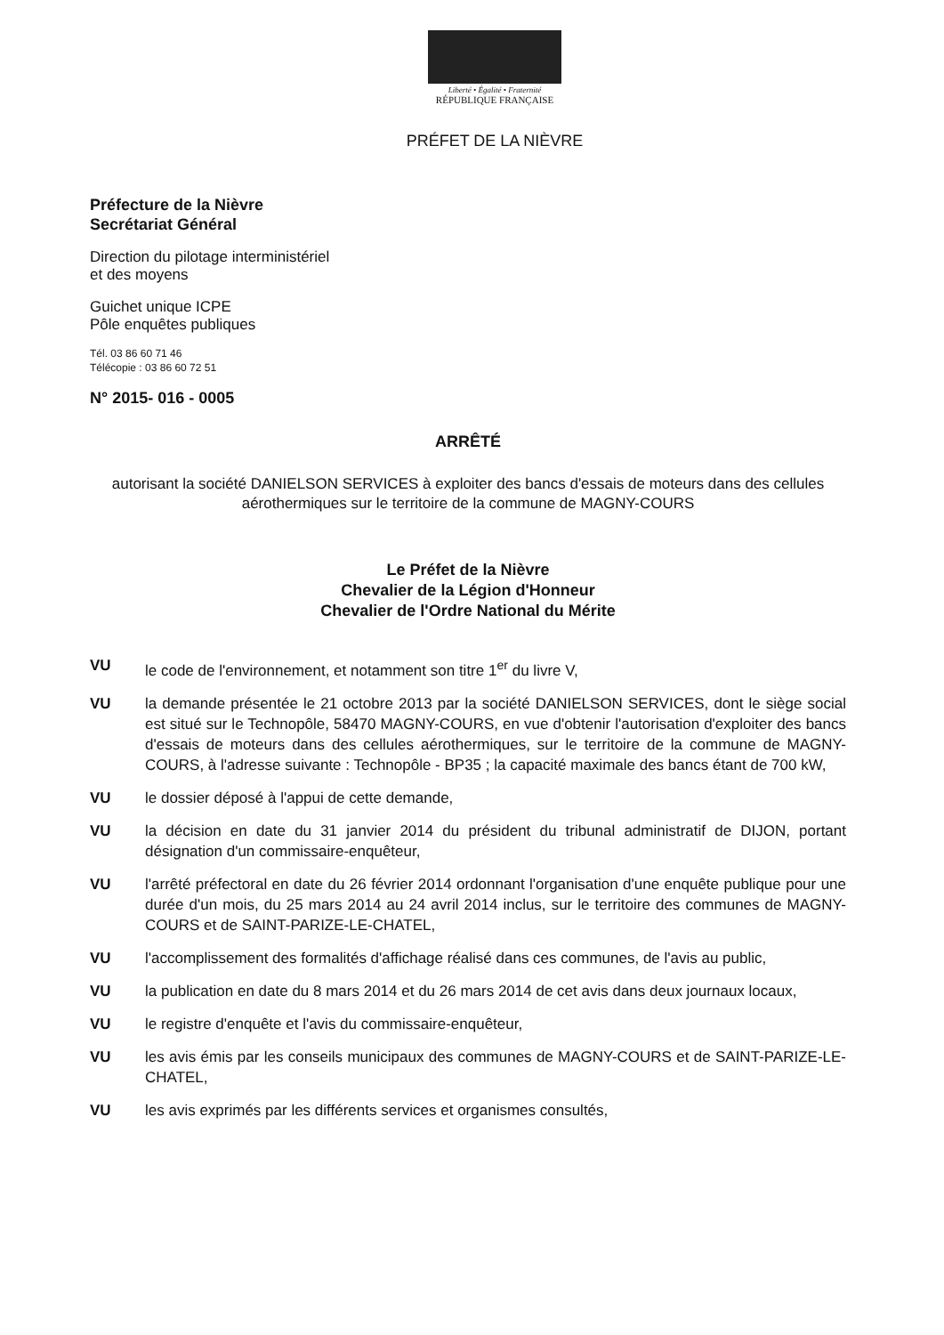Liberté • Égalité • Fraternité
RÉPUBLIQUE FRANÇAISE
PRÉFET DE LA NIÈVRE
Préfecture de la Nièvre
Secrétariat Général
Direction du pilotage interministériel
et des moyens
Guichet unique ICPE
Pôle enquêtes publiques
Tél. 03 86 60 71 46
Télécopie : 03 86 60 72 51
N° 2015- 016 - 0005
ARRÊTÉ
autorisant la société DANIELSON SERVICES à exploiter des bancs d'essais de moteurs dans des cellules aérothermiques sur le territoire de la commune de MAGNY-COURS
Le Préfet de la Nièvre
Chevalier de la Légion d'Honneur
Chevalier de l'Ordre National du Mérite
VU le code de l'environnement, et notamment son titre 1<sup>er</sup> du livre V,
VU la demande présentée le 21 octobre 2013 par la société DANIELSON SERVICES, dont le siège social est situé sur le Technopôle, 58470 MAGNY-COURS, en vue d'obtenir l'autorisation d'exploiter des bancs d'essais de moteurs dans des cellules aérothermiques, sur le territoire de la commune de MAGNY-COURS, à l'adresse suivante : Technopôle - BP35 ; la capacité maximale des bancs étant de 700 kW,
VU le dossier déposé à l'appui de cette demande,
VU la décision en date du 31 janvier 2014 du président du tribunal administratif de DIJON, portant désignation d'un commissaire-enquêteur,
VU l'arrêté préfectoral en date du 26 février 2014 ordonnant l'organisation d'une enquête publique pour une durée d'un mois, du 25 mars 2014 au 24 avril 2014 inclus, sur le territoire des communes de MAGNY-COURS et de SAINT-PARIZE-LE-CHATEL,
VU l'accomplissement des formalités d'affichage réalisé dans ces communes, de l'avis au public,
VU la publication en date du 8 mars 2014 et du 26 mars 2014 de cet avis dans deux journaux locaux,
VU le registre d'enquête et l'avis du commissaire-enquêteur,
VU les avis émis par les conseils municipaux des communes de MAGNY-COURS et de SAINT-PARIZE-LE-CHATEL,
VU les avis exprimés par les différents services et organismes consultés,